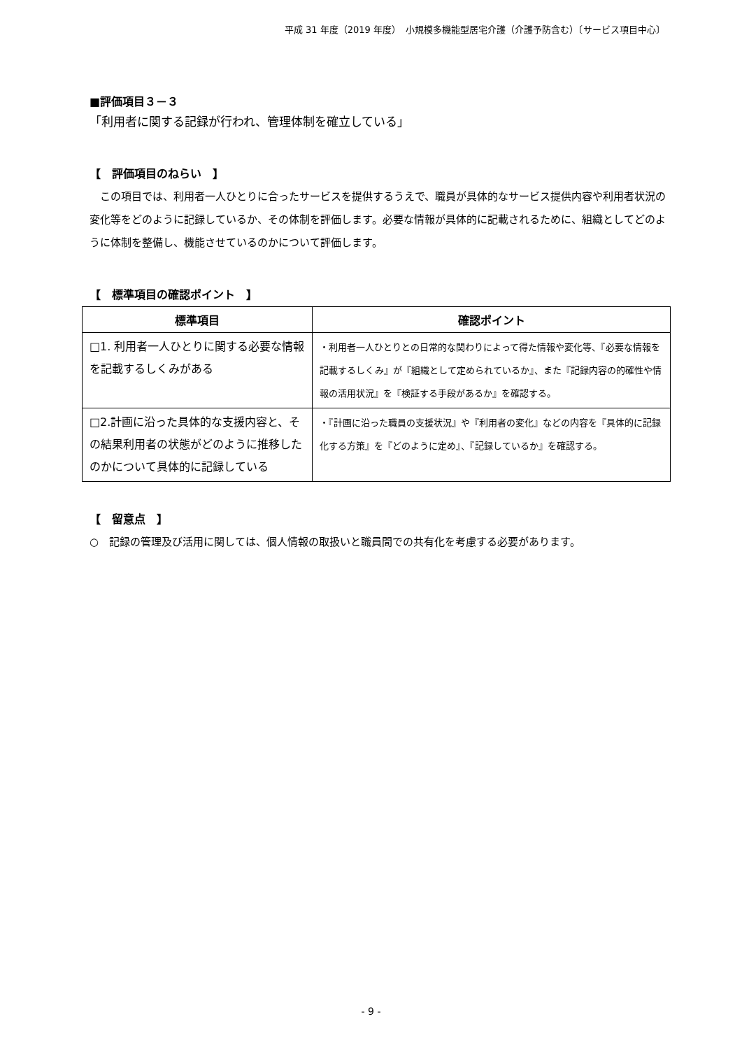平成 31 年度（2019 年度）　小規模多機能型居宅介護（介護予防含む）〔サービス項目中心〕
■評価項目３－３
「利用者に関する記録が行われ、管理体制を確立している」
【　評価項目のねらい　】
この項目では、利用者一人ひとりに合ったサービスを提供するうえで、職員が具体的なサービス提供内容や利用者状況の変化等をどのように記録しているか、その体制を評価します。必要な情報が具体的に記載されるために、組織としてどのように体制を整備し、機能させているのかについて評価します。
【　標準項目の確認ポイント　】
| 標準項目 | 確認ポイント |
| --- | --- |
| □1. 利用者一人ひとりに関する必要な情報を記載するしくみがある | ・利用者一人ひとりとの日常的な関わりによって得た情報や変化等、『必要な情報を記載するしくみ』が『組織として定められているか』、また『記録内容の的確性や情報の活用状況』を『検証する手段があるか』を確認する。 |
| □2.計画に沿った具体的な支援内容と、その結果利用者の状態がどのように推移したのかについて具体的に記録している | ・『計画に沿った職員の支援状況』や『利用者の変化』などの内容を『具体的に記録化する方策』を『どのように定め』、『記録しているか』を確認する。 |
【　留意点　】
○　記録の管理及び活用に関しては、個人情報の取扱いと職員間での共有化を考慮する必要があります。
- 9 -